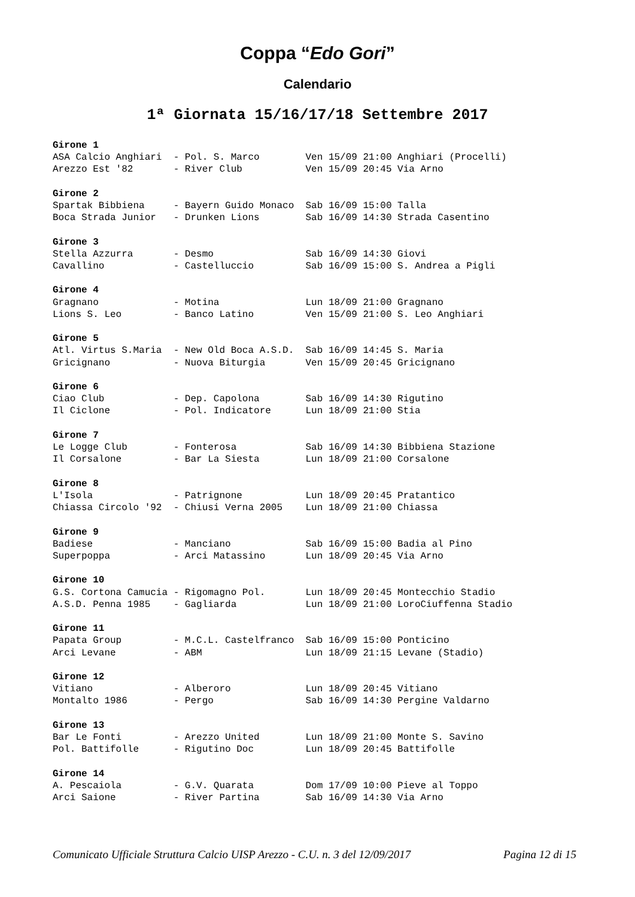Coppa “Edo Gori”
Calendario
1ª Giornata 15/16/17/18 Settembre 2017
Girone 1
ASA Calcio Anghiari  - Pol. S. Marco        Ven 15/09 21:00 Anghiari (Procelli)
Arezzo Est '82       - River Club           Ven 15/09 20:45 Via Arno

Girone 2
Spartak Bibbiena     - Bayern Guido Monaco  Sab 16/09 15:00 Talla
Boca Strada Junior   - Drunken Lions        Sab 16/09 14:30 Strada Casentino

Girone 3
Stella Azzurra       - Desmo                Sab 16/09 14:30 Giovi
Cavallino            - Castelluccio         Sab 16/09 15:00 S. Andrea a Pigli

Girone 4
Gragnano             - Motina               Lun 18/09 21:00 Gragnano
Lions S. Leo         - Banco Latino         Ven 15/09 21:00 S. Leo Anghiari

Girone 5
Atl. Virtus S.Maria  - New Old Boca A.S.D.  Sab 16/09 14:45 S. Maria
Gricignano           - Nuova Biturgia       Ven 15/09 20:45 Gricignano

Girone 6
Ciao Club            - Dep. Capolona        Sab 16/09 14:30 Rigutino
Il Ciclone           - Pol. Indicatore      Lun 18/09 21:00 Stia

Girone 7
Le Logge Club        - Fonterosa            Sab 16/09 14:30 Bibbiena Stazione
Il Corsalone         - Bar La Siesta        Lun 18/09 21:00 Corsalone

Girone 8
L'Isola              - Patrignone           Lun 18/09 20:45 Pratantico
Chiassa Circolo '92  - Chiusi Verna 2005    Lun 18/09 21:00 Chiassa

Girone 9
Badiese              - Manciano             Sab 16/09 15:00 Badia al Pino
Superpoppa           - Arci Matassino       Lun 18/09 20:45 Via Arno

Girone 10
G.S. Cortona Camucia - Rigomagno Pol.       Lun 18/09 20:45 Montecchio Stadio
A.S.D. Penna 1985    - Gagliarda            Lun 18/09 21:00 LoroCiuffenna Stadio

Girone 11
Papata Group         - M.C.L. Castelfranco  Sab 16/09 15:00 Ponticino
Arci Levane          - ABM                  Lun 18/09 21:15 Levane (Stadio)

Girone 12
Vitiano              - Alberoro             Lun 18/09 20:45 Vitiano
Montalto 1986        - Pergo                Sab 16/09 14:30 Pergine Valdarno

Girone 13
Bar Le Fonti         - Arezzo United        Lun 18/09 21:00 Monte S. Savino
Pol. Battifolle      - Rigutino Doc         Lun 18/09 20:45 Battifolle

Girone 14
A. Pescaiola         - G.V. Quarata         Dom 17/09 10:00 Pieve al Toppo
Arci Saione          - River Partina        Sab 16/09 14:30 Via Arno
Comunicato Ufficiale Struttura Calcio UISP Arezzo - C.U. n. 3 del 12/09/2017 Pagina 12 di 15